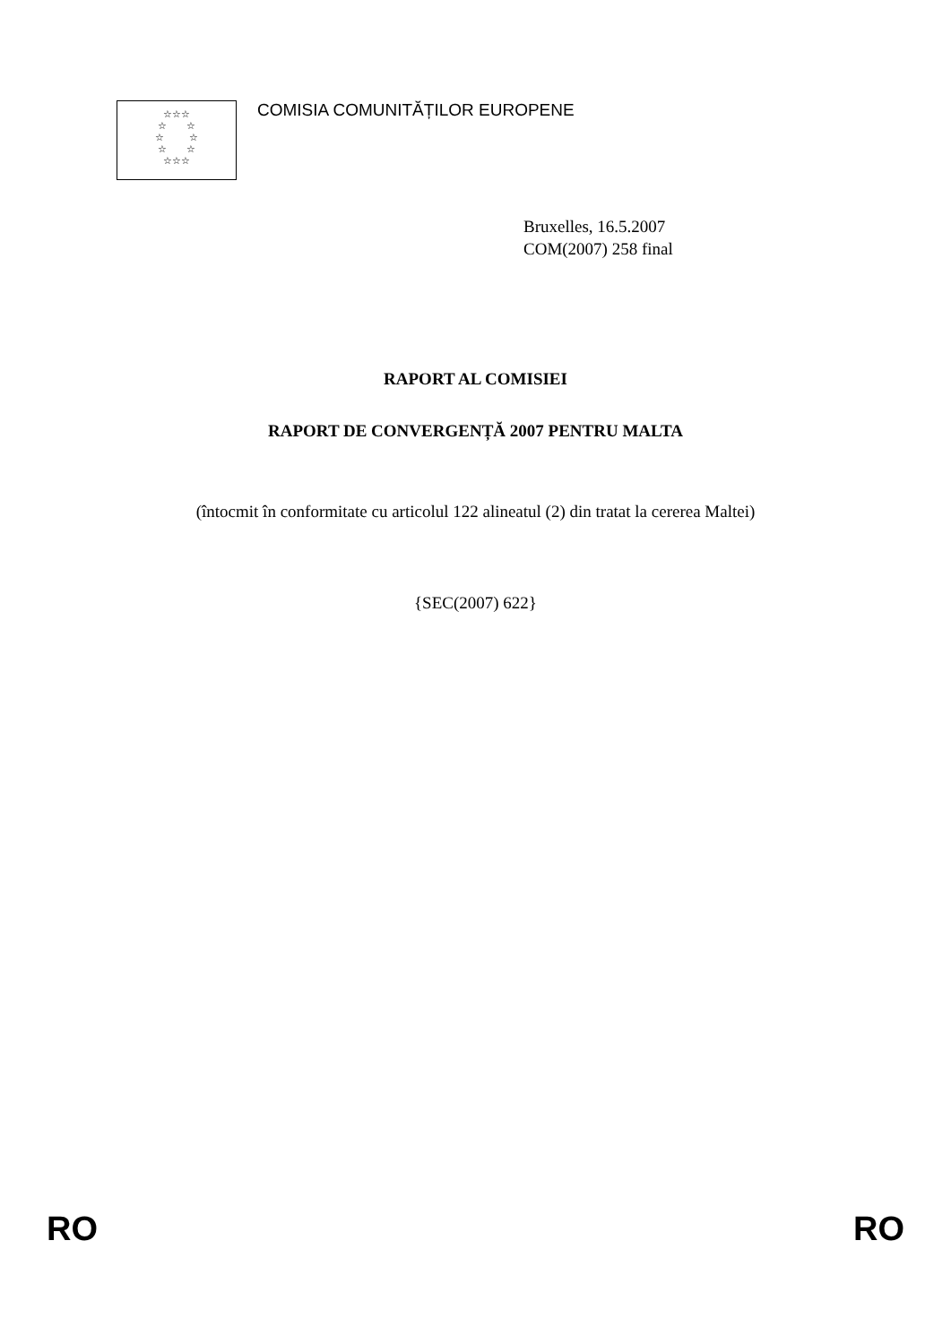☆☆☆
☆ ☆
☆ ☆
☆ ☆
☆☆☆
COMISIA COMUNITĂȚILOR EUROPENE
Bruxelles, 16.5.2007
COM(2007) 258 final
RAPORT AL COMISIEI
RAPORT DE CONVERGENȚĂ 2007 PENTRU MALTA
(întocmit în conformitate cu articolul 122 alineatul (2) din tratat la cererea Maltei)
{SEC(2007) 622}
RO RO